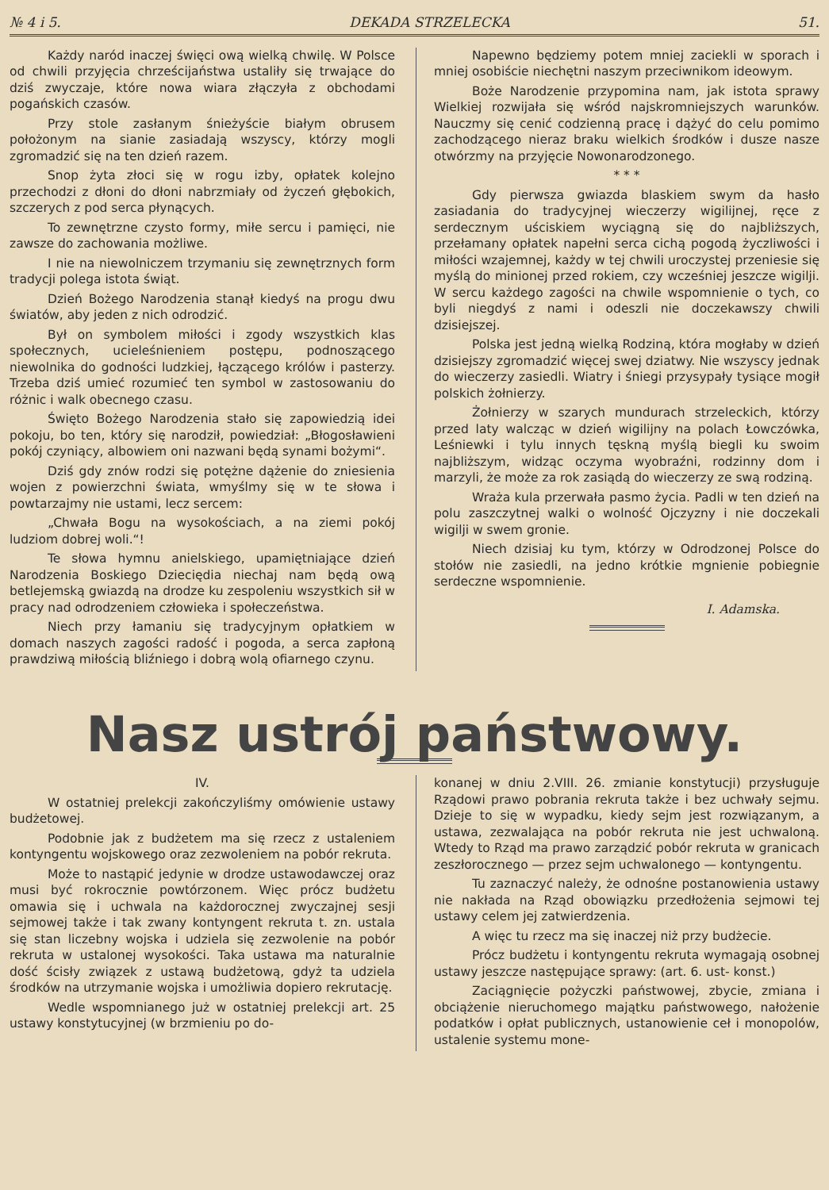№ 4 i 5. DEKADA STRZELECKA 51.
Każdy naród inaczej święci ową wielką chwilę. W Polsce od chwili przyjęcia chrześcijaństwa ustaliły się trwające do dziś zwyczaje, które nowa wiara złączyła z obchodami pogańskich czasów.
Przy stole zasłanym śnieżyście białym obrusem położonym na sianie zasiadają wszyscy, którzy mogli zgromadzić się na ten dzień razem.
Snop żyta złoci się w rogu izby, opłatek kolejno przechodzi z dłoni do dłoni nabrzmiały od życzeń głębokich, szczerych z pod serca płynących.
To zewnętrzne czysto formy, miłe sercu i pamięci, nie zawsze do zachowania możliwe.
I nie na niewolniczem trzymaniu się zewnętrznych form tradycji polega istota świąt.
Dzień Bożego Narodzenia stanął kiedyś na progu dwu światów, aby jeden z nich odrodzić.
Był on symbolem miłości i zgody wszystkich klas społecznych, ucieleśnieniem postępu, podnoszącego niewolnika do godności ludzkiej, łączącego królów i pasterzy. Trzeba dziś umieć rozumieć ten symbol w zastosowaniu do różnic i walk obecnego czasu.
Święto Bożego Narodzenia stało się zapowiedzią idei pokoju, bo ten, który się narodził, powiedział: „Błogosławieni pokój czyniący, albowiem oni nazwani będą synami bożymi“.
Dziś gdy znów rodzi się potężne dążenie do zniesienia wojen z powierzchni świata, wmyślmy się w te słowa i powtarzajmy nie ustami, lecz sercem:
„Chwała Bogu na wysokościach, a na ziemi pokój ludziom dobrej woli.“!
Te słowa hymnu anielskiego, upamiętniające dzień Narodzenia Boskiego Dzieciędia niechaj nam będą ową betlejemską gwiazdą na drodze ku zespoleniu wszystkich sił w pracy nad odrodzeniem człowieka i społeczeństwa.
Niech przy łamaniu się tradycyjnym opłatkiem w domach naszych zagości radość i pogoda, a serca zapłoną prawdziwą miłością bliźniego i dobrą wolą ofiarnego czynu.
Napewno będziemy potem mniej zaciekli w sporach i mniej osobiście niechętni naszym przeciwnikom ideowym.
Boże Narodzenie przypomina nam, jak istota sprawy Wielkiej rozwijała się wśród najskromniejszych warunków. Nauczmy się cenić codzienną pracę i dążyć do celu pomimo zachodzącego nieraz braku wielkich środków i dusze nasze otwórzmy na przyjęcie Nowonarodzonego.
* * *
Gdy pierwsza gwiazda blaskiem swym da hasło zasiadania do tradycyjnej wieczerzy wigilijnej, ręce z serdecznym uściskiem wyciągną się do najbliższych, przełamany opłatek napełni serca cichą pogodą życzliwości i miłości wzajemnej, każdy w tej chwili uroczystej przeniesie się myślą do minionej przed rokiem, czy wcześniej jeszcze wigilji. W sercu każdego zagości na chwile wspomnienie o tych, co byli niegdyś z nami i odeszli nie doczekawszy chwili dzisiejszej.
Polska jest jedną wielką Rodziną, która mogłaby w dzień dzisiejszy zgromadzić więcej swej dziatwy. Nie wszyscy jednak do wieczerzy zasiedli. Wiatry i śniegi przysypały tysiące mogił polskich żołnierzy.
Żołnierzy w szarych mundurach strzeleckich, którzy przed laty walcząc w dzień wigilijny na polach Łowczówka, Leśniewki i tylu innych tęskną myślą biegli ku swoim najbliższym, widząc oczyma wyobraźni, rodzinny dom i marzyli, że może za rok zasiądą do wieczerzy ze swą rodziną.
Wraża kula przerwała pasmo życia. Padli w ten dzień na polu zaszczytnej walki o wolność Ojczyzny i nie doczekali wigilji w swem gronie.
Niech dzisiaj ku tym, którzy w Odrodzonej Polsce do stołów nie zasiedli, na jedno krótkie mgnienie pobiegnie serdeczne wspomnienie.
I. Adamska.
Nasz ustrój państwowy.
IV.
W ostatniej prelekcji zakończyliśmy omówienie ustawy budżetowej.
Podobnie jak z budżetem ma się rzecz z ustaleniem kontyngentu wojskowego oraz zezwoleniem na pobór rekruta.
Może to nastąpić jedynie w drodze ustawodawczej oraz musi być rokrocznie powtórzonem. Więc prócz budżetu omawia się i uchwala na każdorocznej zwyczajnej sesji sejmowej także i tak zwany kontyngent rekruta t. zn. ustala się stan liczebny wojska i udziela się zezwolenie na pobór rekruta w ustalonej wysokości. Taka ustawa ma naturalnie dość ścisły związek z ustawą budżetową, gdyż ta udziela środków na utrzymanie wojska i umożliwia dopiero rekrutację.
Wedle wspomnianego już w ostatniej prelekcji art. 25 ustawy konstytucyjnej (w brzmieniu po do-
konanej w dniu 2.VIII. 26. zmianie konstytucji) przysługuje Rządowi prawo pobrania rekruta także i bez uchwały sejmu. Dzieje to się w wypadku, kiedy sejm jest rozwiązanym, a ustawa, zezwalająca na pobór rekruta nie jest uchwaloną. Wtedy to Rząd ma prawo zarządzić pobór rekruta w granicach zeszłorocznego — przez sejm uchwalonego — kontyngentu.
Tu zaznaczyć należy, że odnośne postanowienia ustawy nie nakłada na Rząd obowiązku przedłożenia sejmowi tej ustawy celem jej zatwierdzenia.
A więc tu rzecz ma się inaczej niż przy budżecie.
Prócz budżetu i kontyngentu rekruta wymagają osobnej ustawy jeszcze następujące sprawy: (art. 6. ust- konst.)
Zaciągnięcie pożyczki państwowej, zbycie, zmiana i obciążenie nieruchomego majątku państwowego, nałożenie podatków i opłat publicznych, ustanowienie ceł i monopolów, ustalenie systemu mone-